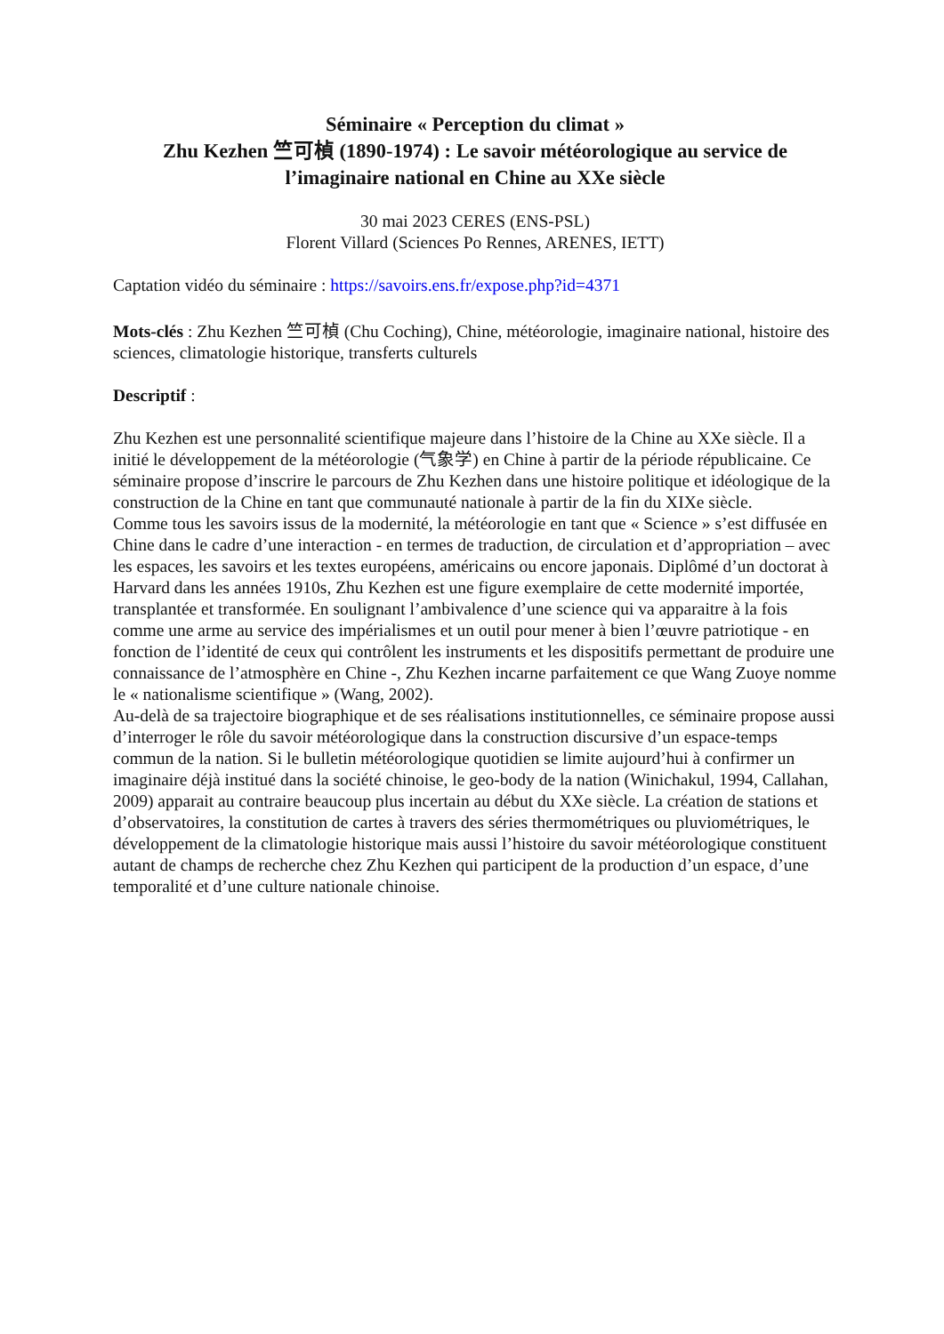Séminaire « Perception du climat »
Zhu Kezhen 竺可楨 (1890-1974) : Le savoir météorologique au service de l’imaginaire national en Chine au XXe siècle
30 mai 2023 CERES (ENS-PSL)
Florent Villard (Sciences Po Rennes, ARENES, IETT)
Captation vidéo du séminaire : https://savoirs.ens.fr/expose.php?id=4371
Mots-clés : Zhu Kezhen 竺可楨 (Chu Coching), Chine, météorologie, imaginaire national, histoire des sciences, climatologie historique, transferts culturels
Descriptif :
Zhu Kezhen est une personnalité scientifique majeure dans l’histoire de la Chine au XXe siècle. Il a initié le développement de la météorologie (气象学) en Chine à partir de la période républicaine. Ce séminaire propose d’inscrire le parcours de Zhu Kezhen dans une histoire politique et idéologique de la construction de la Chine en tant que communauté nationale à partir de la fin du XIXe siècle.
Comme tous les savoirs issus de la modernité, la météorologie en tant que « Science » s’est diffusée en Chine dans le cadre d’une interaction - en termes de traduction, de circulation et d’appropriation – avec les espaces, les savoirs et les textes européens, américains ou encore japonais. Diplômé d’un doctorat à Harvard dans les années 1910s, Zhu Kezhen est une figure exemplaire de cette modernité importée, transplantée et transformée. En soulignant l’ambivalence d’une science qui va apparaitre à la fois comme une arme au service des impérialismes et un outil pour mener à bien l’œuvre patriotique - en fonction de l’identité de ceux qui contrôlent les instruments et les dispositifs permettant de produire une connaissance de l’atmosphère en Chine -, Zhu Kezhen incarne parfaitement ce que Wang Zuoye nomme le « nationalisme scientifique » (Wang, 2002).
Au-delà de sa trajectoire biographique et de ses réalisations institutionnelles, ce séminaire propose aussi d’interroger le rôle du savoir météorologique dans la construction discursive d’un espace-temps commun de la nation. Si le bulletin météorologique quotidien se limite aujourd’hui à confirmer un imaginaire déjà institué dans la société chinoise, le geo-body de la nation (Winichakul, 1994, Callahan, 2009) apparait au contraire beaucoup plus incertain au début du XXe siècle. La création de stations et d’observatoires, la constitution de cartes à travers des séries thermométriques ou pluviométriques, le développement de la climatologie historique mais aussi l’histoire du savoir météorologique constituent autant de champs de recherche chez Zhu Kezhen qui participent de la production d’un espace, d’une temporalité et d’une culture nationale chinoise.